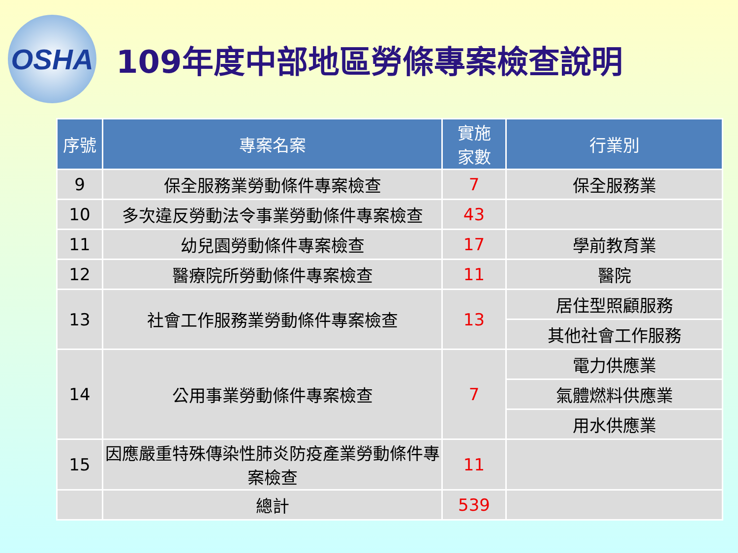OSHA
109年度中部地區勞條專案檢查說明
| 序號 | 專案名案 | 實施 家數 | 行業別 |
| --- | --- | --- | --- |
| 9 | 保全服務業勞動條件專案檢查 | 7 | 保全服務業 |
| 10 | 多次違反勞動法令事業勞動條件專案檢查 | 43 | |
| 11 | 幼兒園勞動條件專案檢查 | 17 | 學前教育業 |
| 12 | 醫療院所勞動條件專案檢查 | 11 | 醫院 |
| 13 | 社會工作服務業勞動條件專案檢查 | 13 | 居住型照顧服務 |
| | | | 其他社會工作服務 |
| 14 | 公用事業勞動條件專案檢查 | 7 | 電力供應業 |
| | | | 氣體燃料供應業 |
| | | | 用水供應業 |
| 15 | 因應嚴重特殊傳染性肺炎防疫產業勞動條件專案檢查 | 11 | |
| | 總計 | 539 | |